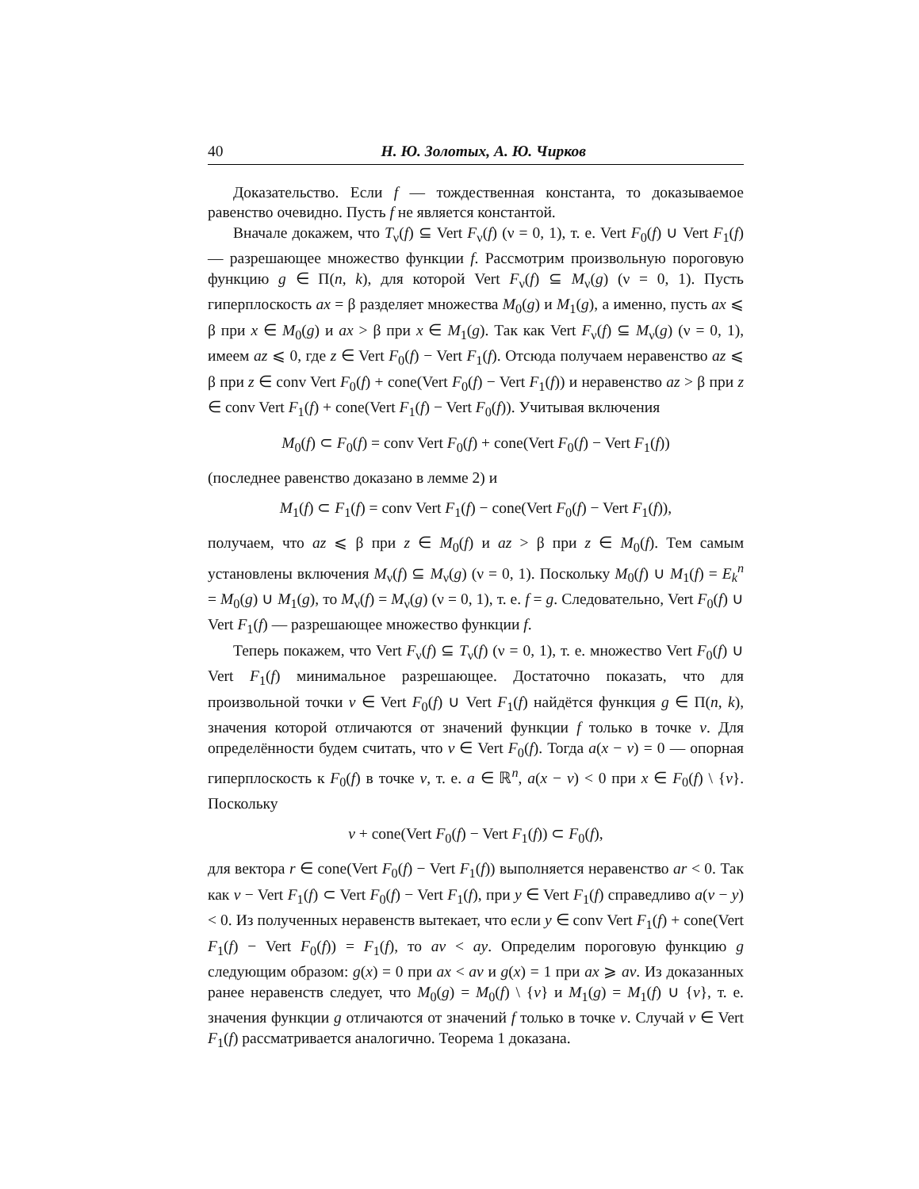40 Н. Ю. Золотых, А. Ю. Чирков
Доказательство. Если f — тождественная константа, то доказываемое равенство очевидно. Пусть f не является константой.
Вначале докажем, что T<sub>ν</sub>(f) ⊆ Vert F<sub>ν</sub>(f) (ν = 0, 1), т. е. Vert F<sub>0</sub>(f) ∪ Vert F<sub>1</sub>(f) — разрешающее множество функции f. Рассмотрим произвольную пороговую функцию g ∈ Π(n, k), для которой Vert F<sub>ν</sub>(f) ⊆ M<sub>ν</sub>(g) (ν = 0, 1). Пусть гиперплоскость ax = β разделяет множества M<sub>0</sub>(g) и M<sub>1</sub>(g), а именно, пусть ax ⩽ β при x ∈ M<sub>0</sub>(g) и ax > β при x ∈ M<sub>1</sub>(g). Так как Vert F<sub>ν</sub>(f) ⊆ M<sub>ν</sub>(g) (ν = 0, 1), имеем az ⩽ 0, где z ∈ Vert F<sub>0</sub>(f) − Vert F<sub>1</sub>(f). Отсюда получаем неравенство az ⩽ β при z ∈ conv Vert F<sub>0</sub>(f) + cone(Vert F<sub>0</sub>(f) − Vert F<sub>1</sub>(f)) и неравенство az > β при z ∈ conv Vert F<sub>1</sub>(f) + cone(Vert F<sub>1</sub>(f) − Vert F<sub>0</sub>(f)). Учитывая включения
M<sub>0</sub>(f) ⊂ F<sub>0</sub>(f) = conv Vert F<sub>0</sub>(f) + cone(Vert F<sub>0</sub>(f) − Vert F<sub>1</sub>(f))
(последнее равенство доказано в лемме 2) и
M<sub>1</sub>(f) ⊂ F<sub>1</sub>(f) = conv Vert F<sub>1</sub>(f) − cone(Vert F<sub>0</sub>(f) − Vert F<sub>1</sub>(f)),
получаем, что az ⩽ β при z ∈ M<sub>0</sub>(f) и az > β при z ∈ M<sub>0</sub>(f). Тем самым установлены включения M<sub>ν</sub>(f) ⊆ M<sub>ν</sub>(g) (ν = 0, 1). Поскольку M<sub>0</sub>(f) ∪ M<sub>1</sub>(f) = E<sub>k</sub><sup>n</sup> = M<sub>0</sub>(g) ∪ M<sub>1</sub>(g), то M<sub>ν</sub>(f) = M<sub>ν</sub>(g) (ν = 0, 1), т. е. f = g. Следовательно, Vert F<sub>0</sub>(f) ∪ Vert F<sub>1</sub>(f) — разрешающее множество функции f.
Теперь покажем, что Vert F<sub>ν</sub>(f) ⊆ T<sub>ν</sub>(f) (ν = 0, 1), т. е. множество Vert F<sub>0</sub>(f) ∪ Vert F<sub>1</sub>(f) минимальное разрешающее. Достаточно показать, что для произвольной точки v ∈ Vert F<sub>0</sub>(f) ∪ Vert F<sub>1</sub>(f) найдётся функция g ∈ Π(n, k), значения которой отличаются от значений функции f только в точке v. Для определённости будем считать, что v ∈ Vert F<sub>0</sub>(f). Тогда a(x − v) = 0 — опорная гиперплоскость к F<sub>0</sub>(f) в точке v, т. е. a ∈ ℝ<sup>n</sup>, a(x − v) < 0 при x ∈ F<sub>0</sub>(f) \ {v}. Поскольку
v + cone(Vert F<sub>0</sub>(f) − Vert F<sub>1</sub>(f)) ⊂ F<sub>0</sub>(f),
для вектора r ∈ cone(Vert F<sub>0</sub>(f) − Vert F<sub>1</sub>(f)) выполняется неравенство ar < 0. Так как v − Vert F<sub>1</sub>(f) ⊂ Vert F<sub>0</sub>(f) − Vert F<sub>1</sub>(f), при y ∈ Vert F<sub>1</sub>(f) справедливо a(v − y) < 0. Из полученных неравенств вытекает, что если y ∈ conv Vert F<sub>1</sub>(f) + cone(Vert F<sub>1</sub>(f) − Vert F<sub>0</sub>(f)) = F<sub>1</sub>(f), то av < ay. Определим пороговую функцию g следующим образом: g(x) = 0 при ax < av и g(x) = 1 при ax ⩾ av. Из доказанных ранее неравенств следует, что M<sub>0</sub>(g) = M<sub>0</sub>(f) \ {v} и M<sub>1</sub>(g) = M<sub>1</sub>(f) ∪ {v}, т. е. значения функции g отличаются от значений f только в точке v. Случай v ∈ Vert F<sub>1</sub>(f) рассматривается аналогично. Теорема 1 доказана.